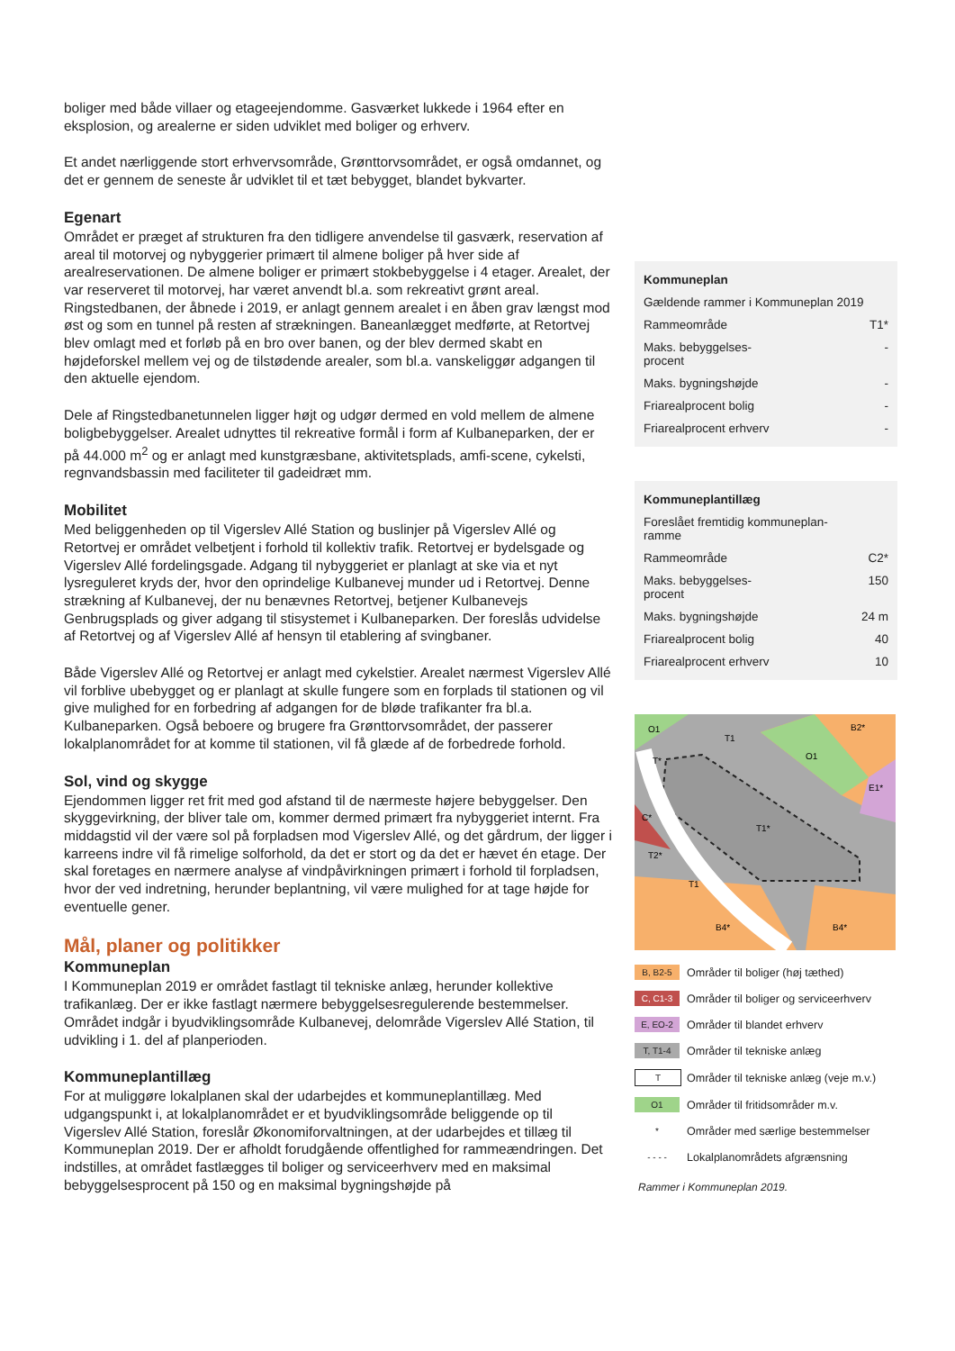boliger med både villaer og etageejendomme. Gasværket lukkede i 1964 efter en eksplosion, og arealerne er siden udviklet med boliger og erhverv.
Et andet nærliggende stort erhvervsområde, Grønttorvsområdet, er også omdannet, og det er gennem de seneste år udviklet til et tæt bebygget, blandet bykvarter.
Egenart
Området er præget af strukturen fra den tidligere anvendelse til gasværk, reservation af areal til motorvej og nybyggerier primært til almene boliger på hver side af arealreservationen. De almene boliger er primært stokbebyggelse i 4 etager. Arealet, der var reserveret til motorvej, har været anvendt bl.a. som rekreativt grønt areal. Ringstedbanen, der åbnede i 2019, er anlagt gennem arealet i en åben grav længst mod øst og som en tunnel på resten af strækningen. Baneanlægget medførte, at Retortvej blev omlagt med et forløb på en bro over banen, og der blev dermed skabt en højdeforskel mellem vej og de tilstødende arealer, som bl.a. vanskeliggør adgangen til den aktuelle ejendom.
Dele af Ringstedbanetunnelen ligger højt og udgør dermed en vold mellem de almene boligbebyggelser. Arealet udnyttes til rekreative formål i form af Kulbaneparken, der er på 44.000 m<sup>2</sup> og er anlagt med kunstgræsbane, aktivitetsplads, amfi-scene, cykelsti, regnvandsbassin med faciliteter til gadeidræt mm.
Mobilitet
Med beliggenheden op til Vigerslev Allé Station og buslinjer på Vigerslev Allé og Retortvej er området velbetjent i forhold til kollektiv trafik. Retortvej er bydelsgade og Vigerslev Allé fordelingsgade. Adgang til nybyggeriet er planlagt at ske via et nyt lysreguleret kryds der, hvor den oprindelige Kulbanevej munder ud i Retortvej. Denne strækning af Kulbanevej, der nu benævnes Retortvej, betjener Kulbanevejs Genbrugsplads og giver adgang til stisystemet i Kulbaneparken. Der foreslås udvidelse af Retortvej og af Vigerslev Allé af hensyn til etablering af svingbaner.
Både Vigerslev Allé og Retortvej er anlagt med cykelstier. Arealet nærmest Vigerslev Allé vil forblive ubebygget og er planlagt at skulle fungere som en forplads til stationen og vil give mulighed for en forbedring af adgangen for de bløde trafikanter fra bl.a. Kulbaneparken. Også beboere og brugere fra Grønttorvsområdet, der passerer lokalplanområdet for at komme til stationen, vil få glæde af de forbedrede forhold.
Sol, vind og skygge
Ejendommen ligger ret frit med god afstand til de nærmeste højere bebyggelser. Den skyggevirkning, der bliver tale om, kommer dermed primært fra nybyggeriet internt. Fra middagstid vil der være sol på forpladsen mod Vigerslev Allé, og det gårdrum, der ligger i karreens indre vil få rimelige solforhold, da det er stort og da det er hævet én etage. Der skal foretages en nærmere analyse af vindpåvirkningen primært i forhold til forpladsen, hvor der ved indretning, herunder beplantning, vil være mulighed for at tage højde for eventuelle gener.
Mål, planer og politikker
Kommuneplan
I Kommuneplan 2019 er området fastlagt til tekniske anlæg, herunder kollektive trafikanlæg. Der er ikke fastlagt nærmere bebyggelsesregulerende bestemmelser. Området indgår i byudviklingsområde Kulbanevej, delområde Vigerslev Allé Station, til udvikling i 1. del af planperioden.
Kommuneplantillæg
For at muliggøre lokalplanen skal der udarbejdes et kommuneplantillæg. Med udgangspunkt i, at lokalplanområdet er et byudviklingsområde beliggende op til Vigerslev Allé Station, foreslår Økonomiforvaltningen, at der udarbejdes et tillæg til Kommuneplan 2019. Der er afholdt forudgående offentlighed for rammeændringen. Det indstilles, at området fastlægges til boliger og serviceerhverv med en maksimal bebyggelsesprocent på 150 og en maksimal bygningshøjde på
| Kommuneplan | |
| Gældende rammer i Kommuneplan 2019 | |
| Rammeområde | T1* |
| Maks. bebyggelses- procent | - |
| Maks. bygningshøjde | - |
| Friarealprocent bolig | - |
| Friarealprocent erhverv | - |
| Kommuneplantillæg | |
| Foreslået fremtidig kommuneplan- ramme | |
| Rammeområde | C2* |
| Maks. bebyggelses- procent | 150 |
| Maks. bygningshøjde | 24 m |
| Friarealprocent bolig | 40 |
| Friarealprocent erhverv | 10 |
O1
T1
O1
B2*
E1*
T*
T1*
T2*
T1
B4*
B4*
C*
| B, B2-5 | Områder til boliger (høj tæthed) |
| C, C1-3 | Områder til boliger og serviceerhverv |
| E, EO-2 | Områder til blandet erhverv |
| T, T1-4 | Områder til tekniske anlæg |
| T | Områder til tekniske anlæg (veje m.v.) |
| O1 | Områder til fritidsområder m.v. |
| * | Områder med særlige bestemmelser |
| - - - - | Lokalplanområdets afgrænsning |
Rammer i Kommuneplan 2019.